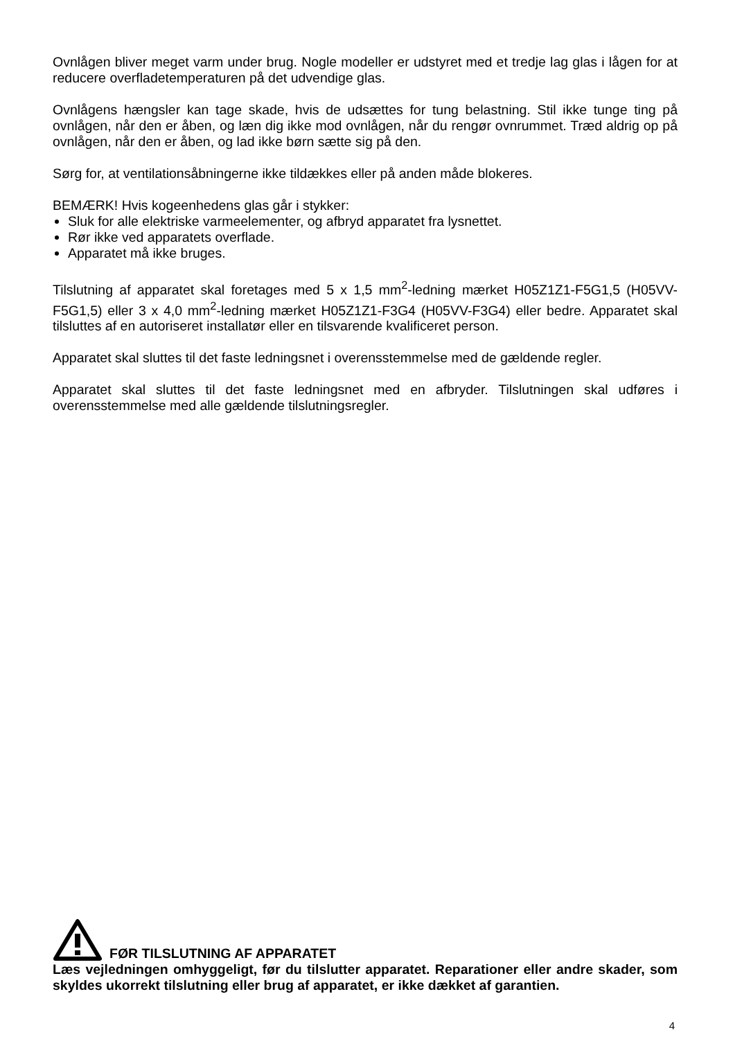Ovnlågen bliver meget varm under brug. Nogle modeller er udstyret med et tredje lag glas i lågen for at reducere overfladetemperaturen på det udvendige glas.
Ovnlågens hængsler kan tage skade, hvis de udsættes for tung belastning. Stil ikke tunge ting på ovnlågen, når den er åben, og læn dig ikke mod ovnlågen, når du rengør ovnrummet. Træd aldrig op på ovnlågen, når den er åben, og lad ikke børn sætte sig på den.
Sørg for, at ventilationsåbningerne ikke tildækkes eller på anden måde blokeres.
BEMÆRK! Hvis kogeenhedens glas går i stykker:
Sluk for alle elektriske varmeelementer, og afbryd apparatet fra lysnettet.
Rør ikke ved apparatets overflade.
Apparatet må ikke bruges.
Tilslutning af apparatet skal foretages med 5 x 1,5 mm<sup>2</sup>-ledning mærket H05Z1Z1-F5G1,5 (H05VV-F5G1,5) eller 3 x 4,0 mm<sup>2</sup>-ledning mærket H05Z1Z1-F3G4 (H05VV-F3G4) eller bedre. Apparatet skal tilsluttes af en autoriseret installatør eller en tilsvarende kvalificeret person.
Apparatet skal sluttes til det faste ledningsnet i overensstemmelse med de gældende regler.
Apparatet skal sluttes til det faste ledningsnet med en afbryder. Tilslutningen skal udføres i overensstemmelse med alle gældende tilslutningsregler.
FØR TILSLUTNING AF APPARATET
Læs vejledningen omhyggeligt, før du tilslutter apparatet. Reparationer eller andre skader, som skyldes ukorrekt tilslutning eller brug af apparatet, er ikke dækket af garantien.
4